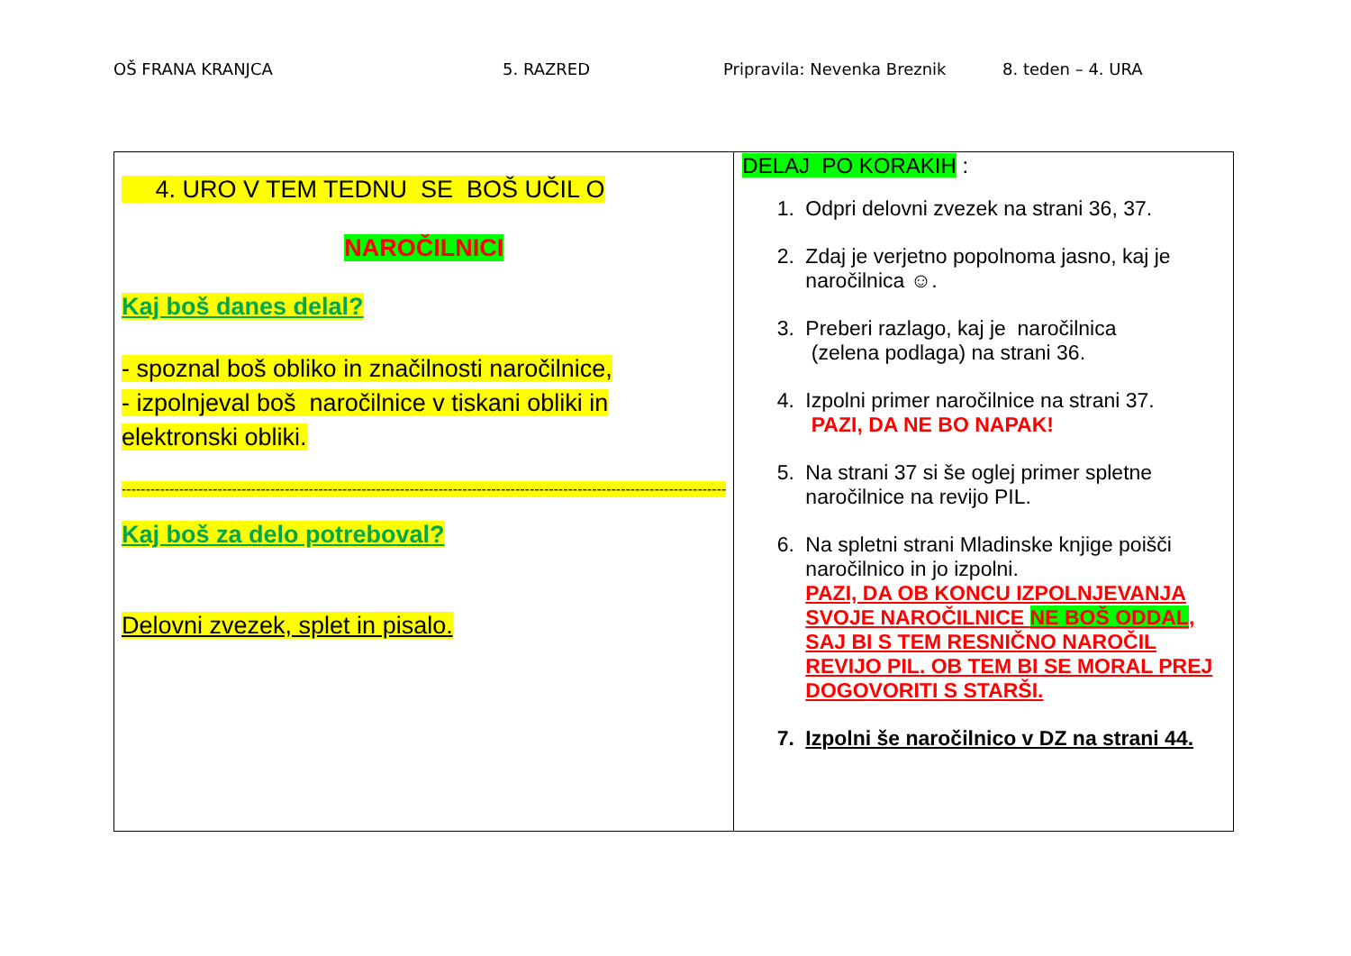OŠ FRANA KRANJCA 5. RAZRED Pripravila: Nevenka Breznik 8. teden – 4. URA
| 4. URO V TEM TEDNU SE BOŠ UČIL O NAROČILNICI Kaj boš danes delal? - spoznal boš obliko in značilnosti naročilnice, - izpolnjeval boš naročilnice v tiskani obliki in elektronski obliki. ------------------------------------------------------------------------------------------------------------------------------ Kaj boš za delo potreboval? Delovni zvezek, splet in pisalo. | DELAJ PO KORAKIH : 1. Odpri delovni zvezek na strani 36, 37. 2. Zdaj je verjetno popolnoma jasno, kaj je naročilnica ☺. 3. Preberi razlago, kaj je naročilnica (zelena podlaga) na strani 36. 4. Izpolni primer naročilnice na strani 37. PAZI, DA NE BO NAPAK! 5. Na strani 37 si še oglej primer spletne naročilnice na revijo PIL. 6. Na spletni strani Mladinske knjige poišči naročilnico in jo izpolni. PAZI, DA OB KONCU IZPOLNJEVANJA SVOJE NAROČILNICE NE BOŠ ODDAL , SAJ BI S TEM RESNIČNO NAROČIL REVIJO PIL. OB TEM BI SE MORAL PREJ DOGOVORITI S STARŠI. 7. Izpolni še naročilnico v DZ na strani 44. |